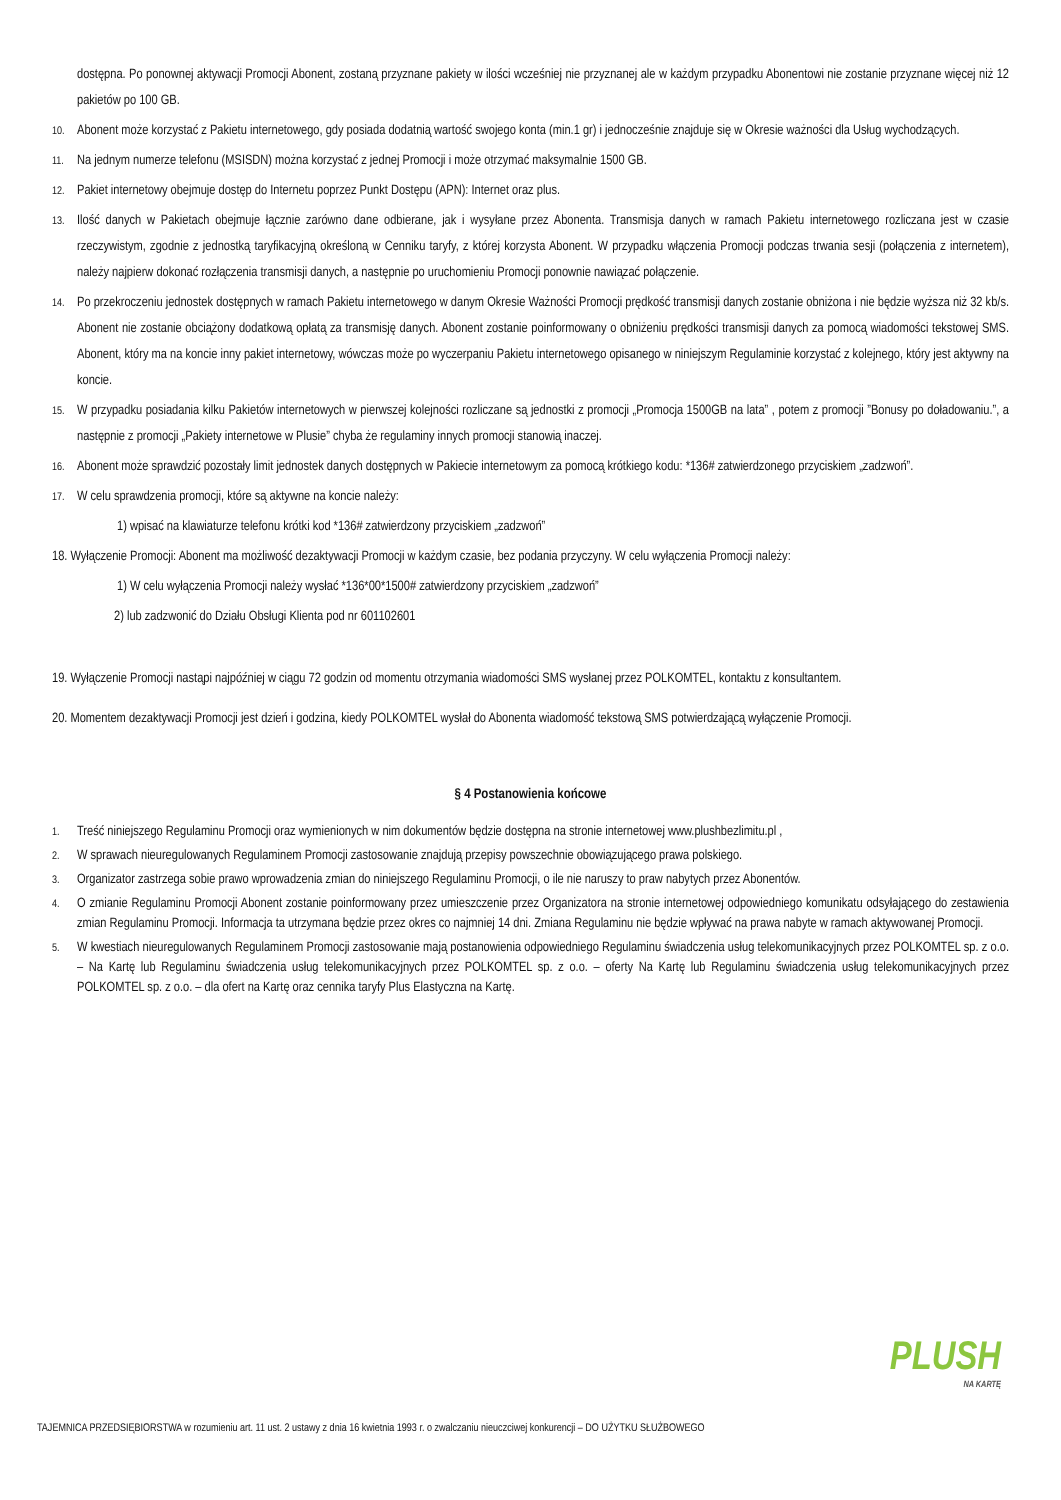dostępna. Po ponownej aktywacji Promocji Abonent, zostaną przyznane pakiety w ilości wcześniej nie przyznanej ale w każdym przypadku Abonentowi nie zostanie przyznane więcej niż 12 pakietów po 100 GB.
10. Abonent może korzystać z Pakietu internetowego, gdy posiada dodatnią wartość swojego konta (min.1 gr) i jednocześnie znajduje się w Okresie ważności dla Usług wychodzących.
11. Na jednym numerze telefonu (MSISDN) można korzystać z jednej Promocji i może otrzymać maksymalnie 1500 GB.
12. Pakiet internetowy obejmuje dostęp do Internetu poprzez Punkt Dostępu (APN): Internet oraz plus.
13. Ilość danych w Pakietach obejmuje łącznie zarówno dane odbierane, jak i wysyłane przez Abonenta. Transmisja danych w ramach Pakietu internetowego rozliczana jest w czasie rzeczywistym, zgodnie z jednostką taryfikacyjną określoną w Cenniku taryfy, z której korzysta Abonent. W przypadku włączenia Promocji podczas trwania sesji (połączenia z internetem), należy najpierw dokonać rozłączenia transmisji danych, a następnie po uruchomieniu Promocji ponownie nawiązać połączenie.
14. Po przekroczeniu jednostek dostępnych w ramach Pakietu internetowego w danym Okresie Ważności Promocji prędkość transmisji danych zostanie obniżona i nie będzie wyższa niż 32 kb/s. Abonent nie zostanie obciążony dodatkową opłatą za transmisję danych. Abonent zostanie poinformowany o obniżeniu prędkości transmisji danych za pomocą wiadomości tekstowej SMS. Abonent, który ma na koncie inny pakiet internetowy, wówczas może po wyczerpaniu Pakietu internetowego opisanego w niniejszym Regulaminie korzystać z kolejnego, który jest aktywny na koncie.
15. W przypadku posiadania kilku Pakietów internetowych w pierwszej kolejności rozliczane są jednostki z promocji „Promocja 1500GB na lata” , potem z promocji ”Bonusy po doładowaniu.”, a następnie z promocji „Pakiety internetowe w Plusie” chyba że regulaminy innych promocji stanowią inaczej.
16. Abonent może sprawdzić pozostały limit jednostek danych dostępnych w Pakiecie internetowym za pomocą krótkiego kodu: *136# zatwierdzonego przyciskiem „zadzwoń”.
17. W celu sprawdzenia promocji, które są aktywne na koncie należy:
1) wpisać na klawiaturze telefonu krótki kod *136# zatwierdzony przyciskiem „zadzwoń”
18. Wyłączenie Promocji: Abonent ma możliwość dezaktywacji Promocji w każdym czasie, bez podania przyczyny. W celu wyłączenia Promocji należy:
1) W celu wyłączenia Promocji należy wysłać *136*00*1500# zatwierdzony przyciskiem „zadzwoń”
2) lub zadzwonić do Działu Obsługi Klienta pod nr 601102601
19. Wyłączenie Promocji nastąpi najpóźniej w ciągu 72 godzin od momentu otrzymania wiadomości SMS wysłanej przez POLKOMTEL, kontaktu z konsultantem.
20. Momentem dezaktywacji Promocji jest dzień i godzina, kiedy POLKOMTEL wysłał do Abonenta wiadomość tekstową SMS potwierdzającą wyłączenie Promocji.
§ 4 Postanowienia końcowe
1. Treść niniejszego Regulaminu Promocji oraz wymienionych w nim dokumentów będzie dostępna na stronie internetowej www.plushbezlimitu.pl ,
2. W sprawach nieuregulowanych Regulaminem Promocji zastosowanie znajdują przepisy powszechnie obowiązującego prawa polskiego.
3. Organizator zastrzega sobie prawo wprowadzenia zmian do niniejszego Regulaminu Promocji, o ile nie naruszy to praw nabytych przez Abonentów.
4. O zmianie Regulaminu Promocji Abonent zostanie poinformowany przez umieszczenie przez Organizatora na stronie internetowej odpowiedniego komunikatu odsyłającego do zestawienia zmian Regulaminu Promocji. Informacja ta utrzymana będzie przez okres co najmniej 14 dni. Zmiana Regulaminu nie będzie wpływać na prawa nabyte w ramach aktywowanej Promocji.
5. W kwestiach nieuregulowanych Regulaminem Promocji zastosowanie mają postanowienia odpowiedniego Regulaminu świadczenia usług telekomunikacyjnych przez POLKOMTEL sp. z o.o. – Na Kartę lub Regulaminu świadczenia usług telekomunikacyjnych przez POLKOMTEL sp. z o.o. – oferty Na Kartę lub Regulaminu świadczenia usług telekomunikacyjnych przez POLKOMTEL sp. z o.o. – dla ofert na Kartę oraz cennika taryfy Plus Elastyczna na Kartę.
PLUSH
NA KARTĘ
TAJEMNICA PRZEDSIĘBIORSTWA w rozumieniu art. 11 ust. 2 ustawy z dnia 16 kwietnia 1993 r. o zwalczaniu nieuczciwej konkurencji – DO UŻYTKU SŁUŻBOWEGO